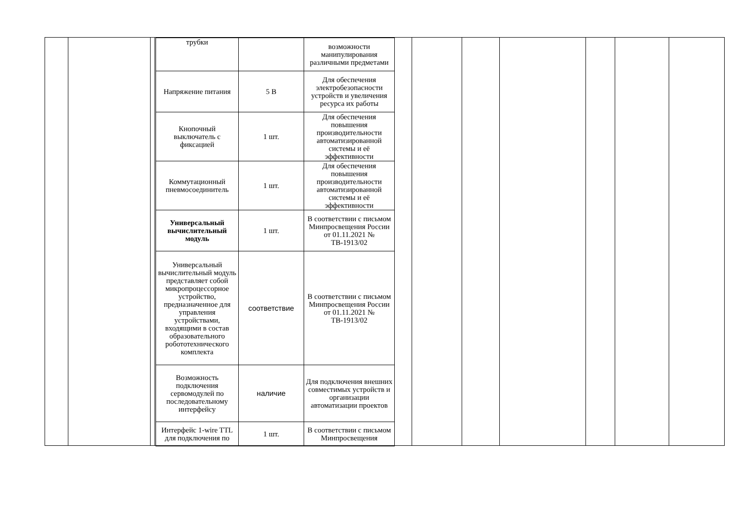| трубки | | возможности манипулирования различными предметами |
| Напряжение питания | 5 В | Для обеспечения электробезопасности устройств и увеличения ресурса их работы |
| Кнопочный выключатель с фиксацией | 1 шт. | Для обеспечения повышения производительности автоматизированной системы и её эффективности |
| Коммутационный пневмосоединитель | 1 шт. | Для обеспечения повышения производительности автоматизированной системы и её эффективности |
| Универсальный вычислительный модуль | 1 шт. | В соответствии с письмом Минпросвещения России от 01.11.2021 № ТВ-1913/02 |
| Универсальный вычислительный модуль представляет собой микропроцессорное устройство, предназначенное для управления устройствами, входящими в состав образовательного робототехнического комплекта | соответствие | В соответствии с письмом Минпросвещения России от 01.11.2021 № ТВ-1913/02 |
| Возможность подключения сервомодулей по последовательному интерфейсу | наличие | Для подключения внешних совместимых устройств и организации автоматизации проектов |
| Интерфейс 1-wire TTL для подключения по | 1 шт. | В соответствии с письмом Минпросвещения |